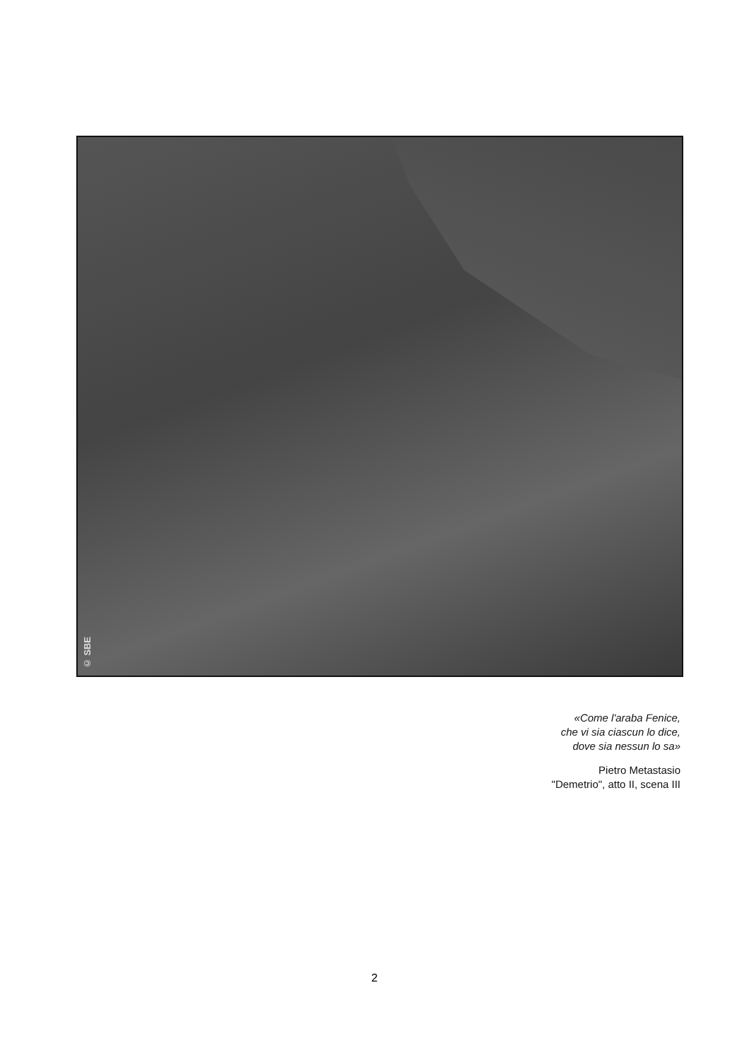© SBE
«Come l'araba Fenice,
che vi sia ciascun lo dice,
dove sia nessun lo sa»
Pietro Metastasio
"Demetrio", atto II, scena III
2